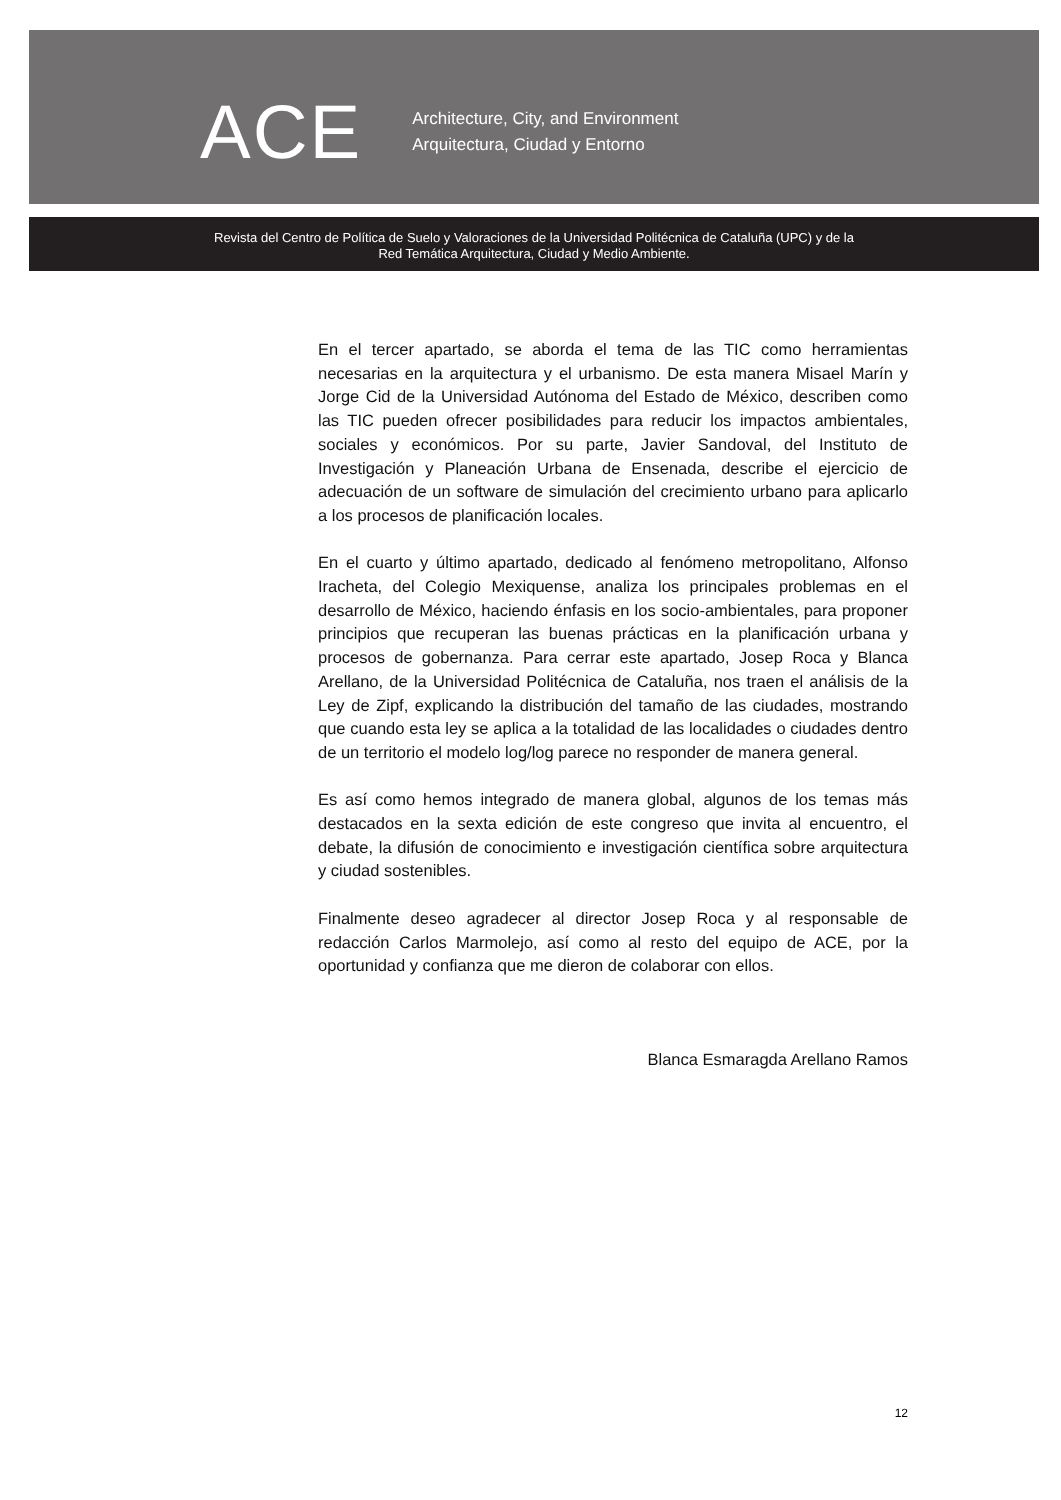ACE
Architecture, City, and Environment
Arquitectura, Ciudad y Entorno
Revista del Centro de Política de Suelo y Valoraciones de la Universidad Politécnica de Cataluña (UPC) y de la
Red Temática Arquitectura, Ciudad y Medio Ambiente.
En el tercer apartado, se aborda el tema de las TIC como herramientas necesarias en la arquitectura y el urbanismo. De esta manera Misael Marín y Jorge Cid de la Universidad Autónoma del Estado de México, describen como las TIC pueden ofrecer posibilidades para reducir los impactos ambientales, sociales y económicos. Por su parte, Javier Sandoval, del Instituto de Investigación y Planeación Urbana de Ensenada, describe el ejercicio de adecuación de un software de simulación del crecimiento urbano para aplicarlo a los procesos de planificación locales.
En el cuarto y último apartado, dedicado al fenómeno metropolitano, Alfonso Iracheta, del Colegio Mexiquense, analiza los principales problemas en el desarrollo de México, haciendo énfasis en los socio-ambientales, para proponer principios que recuperan las buenas prácticas en la planificación urbana y procesos de gobernanza. Para cerrar este apartado, Josep Roca y Blanca Arellano, de la Universidad Politécnica de Cataluña, nos traen el análisis de la Ley de Zipf, explicando la distribución del tamaño de las ciudades, mostrando que cuando esta ley se aplica a la totalidad de las localidades o ciudades dentro de un territorio el modelo log/log parece no responder de manera general.
Es así como hemos integrado de manera global, algunos de los temas más destacados en la sexta edición de este congreso que invita al encuentro, el debate, la difusión de conocimiento e investigación científica sobre arquitectura y ciudad sostenibles.
Finalmente deseo agradecer al director Josep Roca y al responsable de redacción Carlos Marmolejo, así como al resto del equipo de ACE, por la oportunidad y confianza que me dieron de colaborar con ellos.
Blanca Esmaragda Arellano Ramos
12